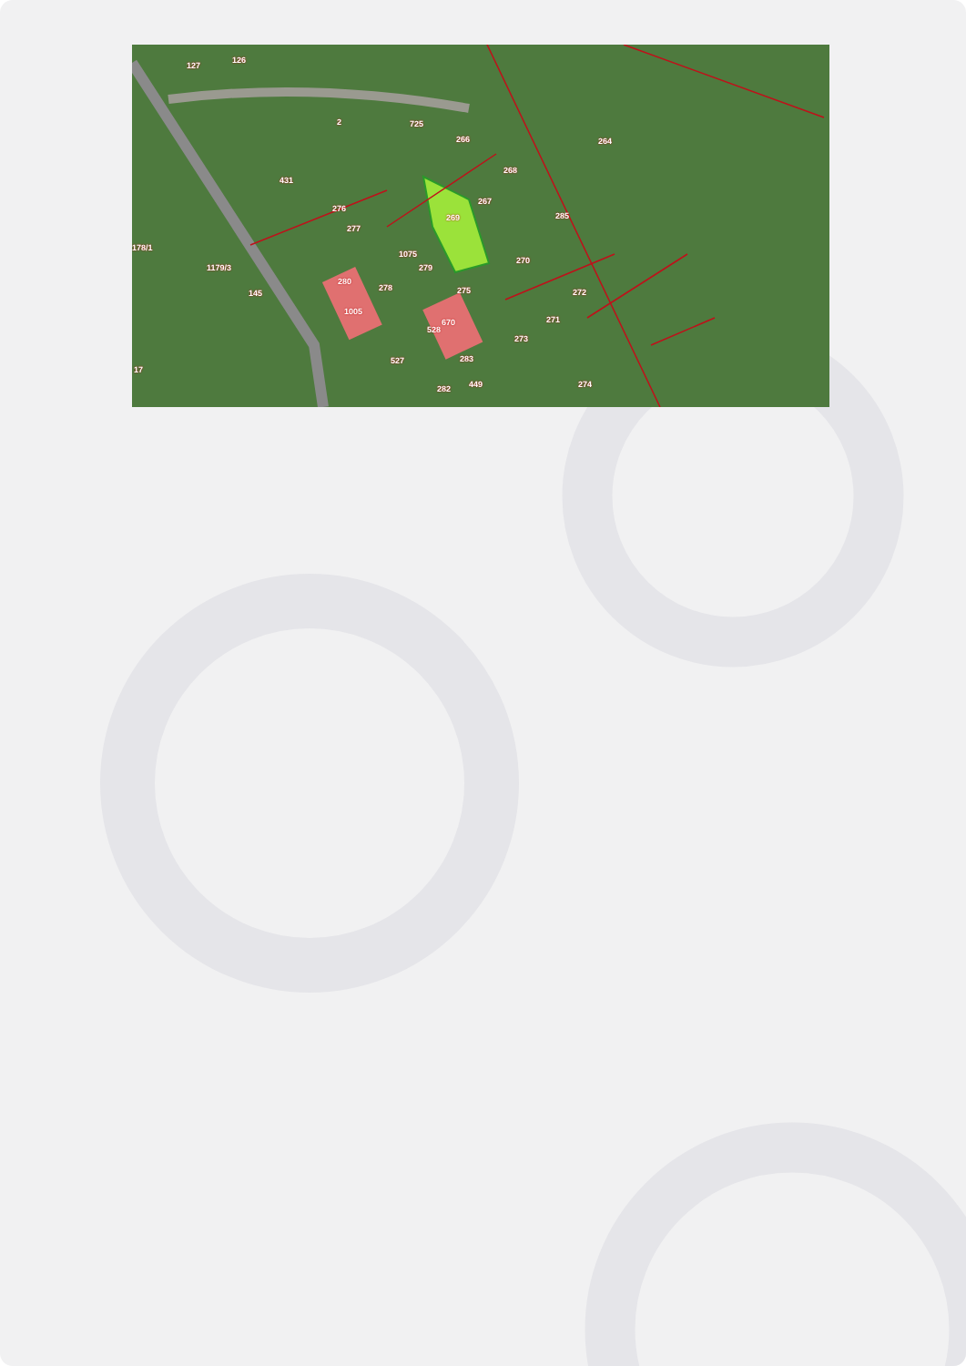127
126
2 725
266 264
268
267
269
431
276
277
285
178/1
1179/3
1075
279
270
280
278 275 272 145
1005
271
528
670
273
527 283
17
282 449 274